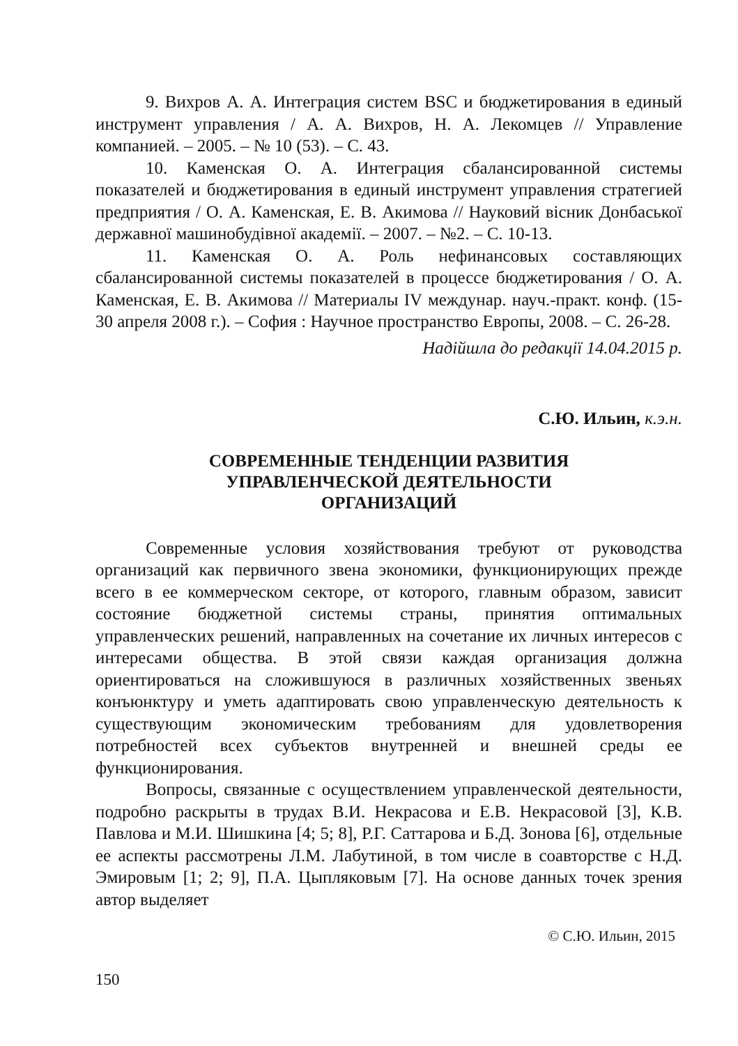9. Вихров А. А. Интеграция систем BSC и бюджетирования в единый инструмент управления / А. А. Вихров, Н. А. Лекомцев // Управление компанией. – 2005. – № 10 (53). – С. 43.
10. Каменская О. А. Интеграция сбалансированной системы показателей и бюджетирования в единый инструмент управления стратегией предприятия / О. А. Каменская, Е. В. Акимова // Науковий вісник Донбаської державної машинобудівної академії. – 2007. – №2. – С. 10-13.
11. Каменская О. А. Роль нефинансовых составляющих сбалансированной системы показателей в процессе бюджетирования / О. А. Каменская, Е. В. Акимова // Материалы IV междунар. науч.-практ. конф. (15-30 апреля 2008 г.). – София : Научное пространство Европы, 2008. – С. 26-28.
Надійшла до редакції 14.04.2015 р.
С.Ю. Ильин, к.э.н.
СОВРЕМЕННЫЕ ТЕНДЕНЦИИ РАЗВИТИЯ
УПРАВЛЕНЧЕСКОЙ ДЕЯТЕЛЬНОСТИ
ОРГАНИЗАЦИЙ
Современные условия хозяйствования требуют от руководства организаций как первичного звена экономики, функционирующих прежде всего в ее коммерческом секторе, от которого, главным образом, зависит состояние бюджетной системы страны, принятия оптимальных управленческих решений, направленных на сочетание их личных интересов с интересами общества. В этой связи каждая организация должна ориентироваться на сложившуюся в различных хозяйственных звеньях конъюнктуру и уметь адаптировать свою управленческую деятельность к существующим экономическим требованиям для удовлетворения потребностей всех субъектов внутренней и внешней среды ее функционирования.
Вопросы, связанные с осуществлением управленческой деятельности, подробно раскрыты в трудах В.И. Некрасова и Е.В. Некрасовой [3], К.В. Павлова и М.И. Шишкина [4; 5; 8], Р.Г. Саттарова и Б.Д. Зонова [6], отдельные ее аспекты рассмотрены Л.М. Лабутиной, в том числе в соавторстве с Н.Д. Эмировым [1; 2; 9], П.А. Цыпляковым [7]. На основе данных точек зрения автор выделяет
© С.Ю. Ильин, 2015
150